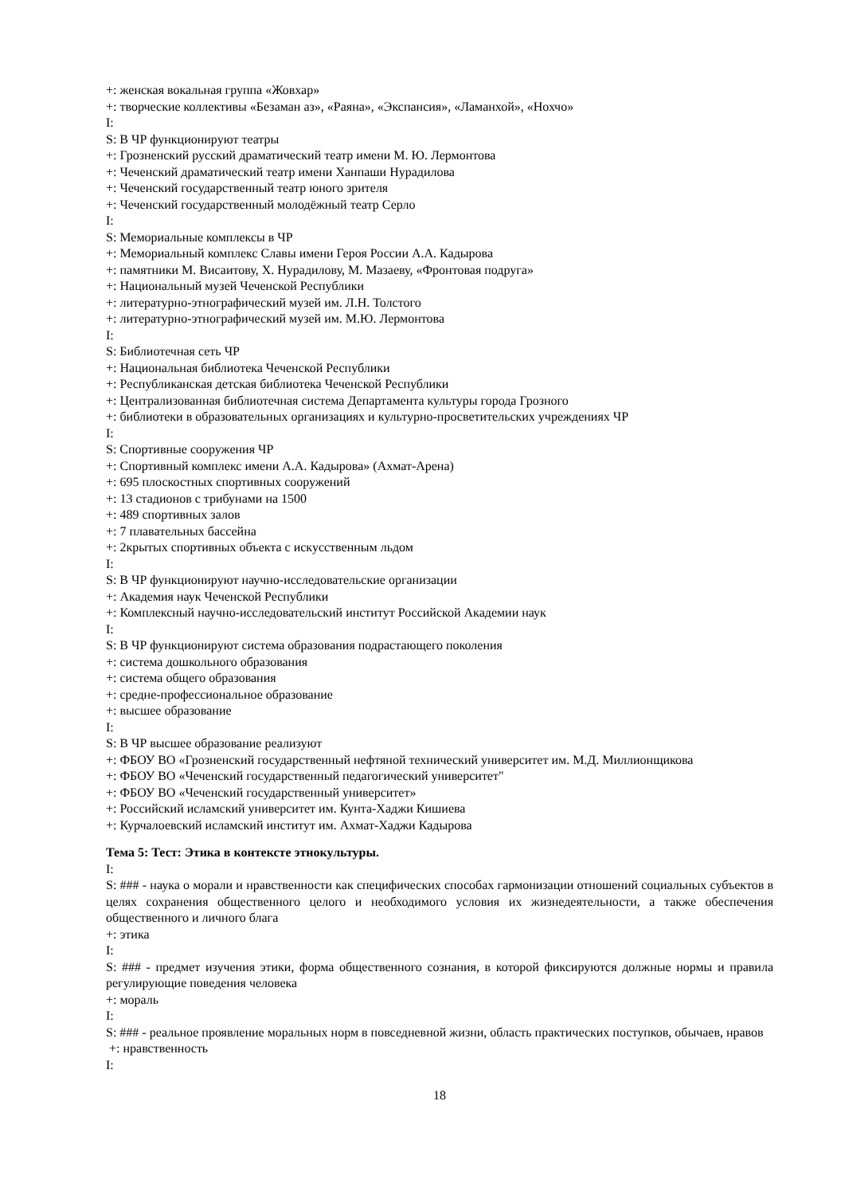+: женская вокальная группа «Жовхар»
+: творческие коллективы «Безаман аз», «Раяна», «Экспансия», «Ламанхой», «Нохчо»
I:
S: В ЧР функционируют театры
+: Грозненский русский драматический театр имени М. Ю. Лермонтова
+: Чеченский драматический театр имени Ханпаши Нурадилова
+: Чеченский государственный театр юного зрителя
+: Чеченский государственный молодёжный театр Серло
I:
S: Мемориальные комплексы в ЧР
+: Мемориальный комплекс Славы имени Героя России А.А. Кадырова
+: памятники М. Висаитову, Х. Нурадилову, М. Мазаеву, «Фронтовая подруга»
+: Национальный музей Чеченской Республики
+: литературно-этнографический музей им. Л.Н. Толстого
+: литературно-этнографический музей им. М.Ю. Лермонтова
I:
S: Библиотечная сеть ЧР
+: Национальная библиотека Чеченской Республики
+: Республиканская детская библиотека Чеченской Республики
+: Централизованная библиотечная система Департамента культуры города Грозного
+: библиотеки в образовательных организациях и культурно-просветительских учреждениях ЧР
I:
S: Спортивные сооружения ЧР
+: Спортивный комплекс имени А.А. Кадырова» (Ахмат-Арена)
+: 695 плоскостных спортивных сооружений
+: 13 стадионов с трибунами на 1500
+: 489 спортивных залов
+: 7 плавательных бассейна
+: 2крытых спортивных объекта с искусственным льдом
I:
S: В ЧР функционируют научно-исследовательские организации
+: Академия наук Чеченской Республики
+: Комплексный научно-исследовательский институт Российской Академии наук
I:
S: В ЧР функционируют система образования подрастающего поколения
+: система дошкольного образования
+: система общего образования
+: средне-профессиональное образование
+: высшее образование
I:
S: В ЧР высшее образование реализуют
+: ФБОУ ВО «Грозненский государственный нефтяной технический университет им. М.Д. Миллионщикова
+: ФБОУ ВО «Чеченский государственный педагогический университет"
+: ФБОУ ВО «Чеченский государственный университет»
+: Российский исламский университет им. Кунта-Хаджи Кишиева
+: Курчалоевский исламский институт им. Ахмат-Хаджи Кадырова
Тема 5: Тест: Этика в контексте этнокультуры.
I:
S: ### - наука о морали и нравственности как специфических способах гармонизации отношений социальных субъектов в целях сохранения общественного целого и необходимого условия их жизнедеятельности, а также обеспечения общественного и личного блага
+: этика
I:
S: ### - предмет изучения этики, форма общественного сознания, в которой фиксируются должные нормы и правила регулирующие поведения человека
+: мораль
I:
S: ### - реальное проявление моральных норм в повседневной жизни, область практических поступков, обычаев, нравов
+: нравственность
I:
18